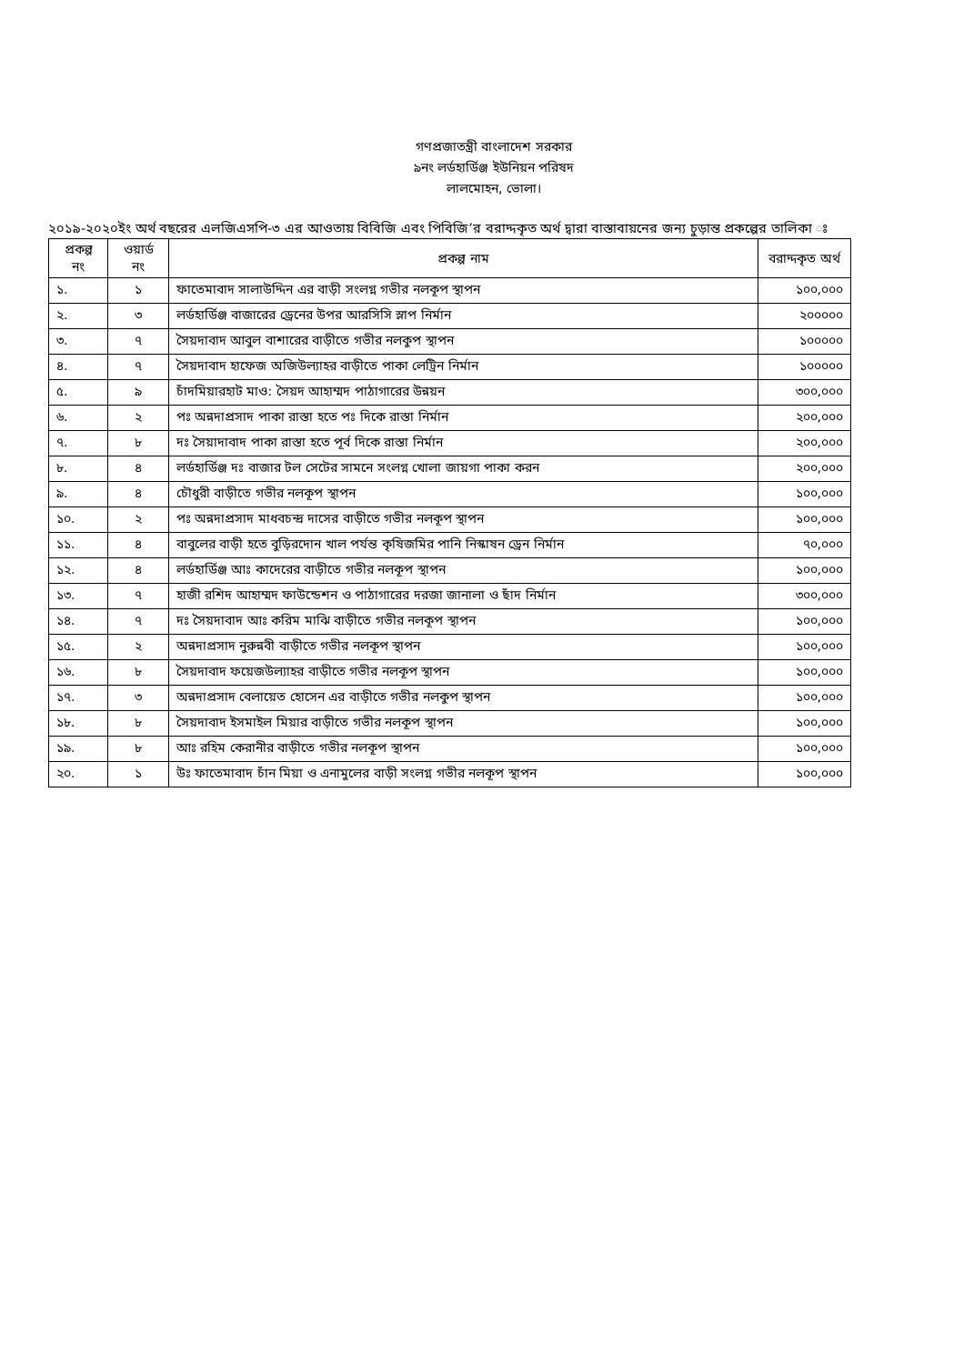গণপ্রজাতন্ত্রী বাংলাদেশ সরকার
৯নং লর্ডহার্ডিঞ্জ ইউনিয়ন পরিষদ
লালমোহন, ভোলা।
২০১৯-২০২০ইং অর্থ বছরের এলজিএসপি-৩ এর আওতায় বিবিজি এবং পিবিজি’র বরাদ্দকৃত অর্থ দ্বারা বাস্তাবায়নের জন্য চুড়ান্ত প্রকল্পের তালিকা ঃ
| প্রকল্প নং | ওয়ার্ড নং | প্রকল্প নাম | বরাদ্দকৃত অর্থ |
| --- | --- | --- | --- |
| ১. | ১ | ফাতেমাবাদ সালাউদ্দিন এর বাড়ী সংলগ্ন গভীর নলকূপ স্থাপন | ১০০,০০০ |
| ২. | ৩ | লর্ডহার্ডিঞ্জ বাজারের ড্রেনের উপর আরসিসি স্লাপ নির্মান | ২০০০০০ |
| ৩. | ৭ | সৈয়দাবাদ আবুল বাশারের বাড়ীতে গভীর নলকুপ স্থাপন | ১০০০০০ |
| ৪. | ৭ | সৈয়দাবাদ হাফেজ অজিউল্যাহর বাড়ীতে পাকা লেট্রিন নির্মান | ১০০০০০ |
| ৫. | ৯ | চাঁদমিয়ারহাট মাও: সৈয়দ আহাম্মদ পাঠাগারের উন্নয়ন | ৩০০,০০০ |
| ৬. | ২ | পঃ অন্নদাপ্রসাদ পাকা রাস্তা হতে পঃ দিকে রাস্তা নির্মান | ২০০,০০০ |
| ৭. | ৮ | দঃ সৈয়াদাবাদ পাকা রাস্তা হতে পূর্ব দিকে রাস্তা নির্মান | ২০০,০০০ |
| ৮. | ৪ | লর্ডহার্ডিঞ্জ দঃ বাজার টল সেটের সামনে সংলগ্ন খোলা জায়গা পাকা করন | ২০০,০০০ |
| ৯. | ৪ | চৌধুরী বাড়ীতে গভীর নলকূপ স্থাপন | ১০০,০০০ |
| ১০. | ২ | পঃ অন্নদাপ্রসাদ মাধবচন্দ্র দাসের বাড়ীতে গভীর নলকূপ স্থাপন | ১০০,০০০ |
| ১১. | ৪ | বাবুলের বাড়ী হতে বুড়িরদোন খাল পর্যন্ত কৃষিজমির পানি নিস্কাষন ড্রেন নির্মান | ৭০,০০০ |
| ১২. | ৪ | লর্ডহার্ডিঞ্জ আঃ কাদেরের বাড়ীতে গভীর নলকূপ স্থাপন | ১০০,০০০ |
| ১৩. | ৭ | হাজী রশিদ আহাম্মদ ফাউন্ডেশন ও পাঠাগারের দরজা জানালা ও ছাঁদ নির্মান | ৩০০,০০০ |
| ১৪. | ৭ | দঃ সৈয়দাবাদ আঃ করিম মাঝি বাড়ীতে গভীর নলকূপ স্থাপন | ১০০,০০০ |
| ১৫. | ২ | অন্নদাপ্রসাদ নুরুন্নবী বাড়ীতে গভীর নলকূপ স্থাপন | ১০০,০০০ |
| ১৬. | ৮ | সৈয়দাবাদ ফয়েজউল্যাহর বাড়ীতে গভীর নলকূপ স্থাপন | ১০০,০০০ |
| ১৭. | ৩ | অন্নদাপ্রসাদ বেলায়েত হোসেন এর বাড়ীতে গভীর নলকুপ স্থাপন | ১০০,০০০ |
| ১৮. | ৮ | সৈয়দাবাদ ইসমাইল মিয়ার বাড়ীতে গভীর নলকূপ স্থাপন | ১০০,০০০ |
| ১৯. | ৮ | আঃ রহিম কেরানীর বাড়ীতে গভীর নলকূপ স্থাপন | ১০০,০০০ |
| ২০. | ১ | উঃ ফাতেমাবাদ চাঁন মিয়া ও এনামুলের বাড়ী সংলগ্ন গভীর নলকূপ স্থাপন | ১০০,০০০ |